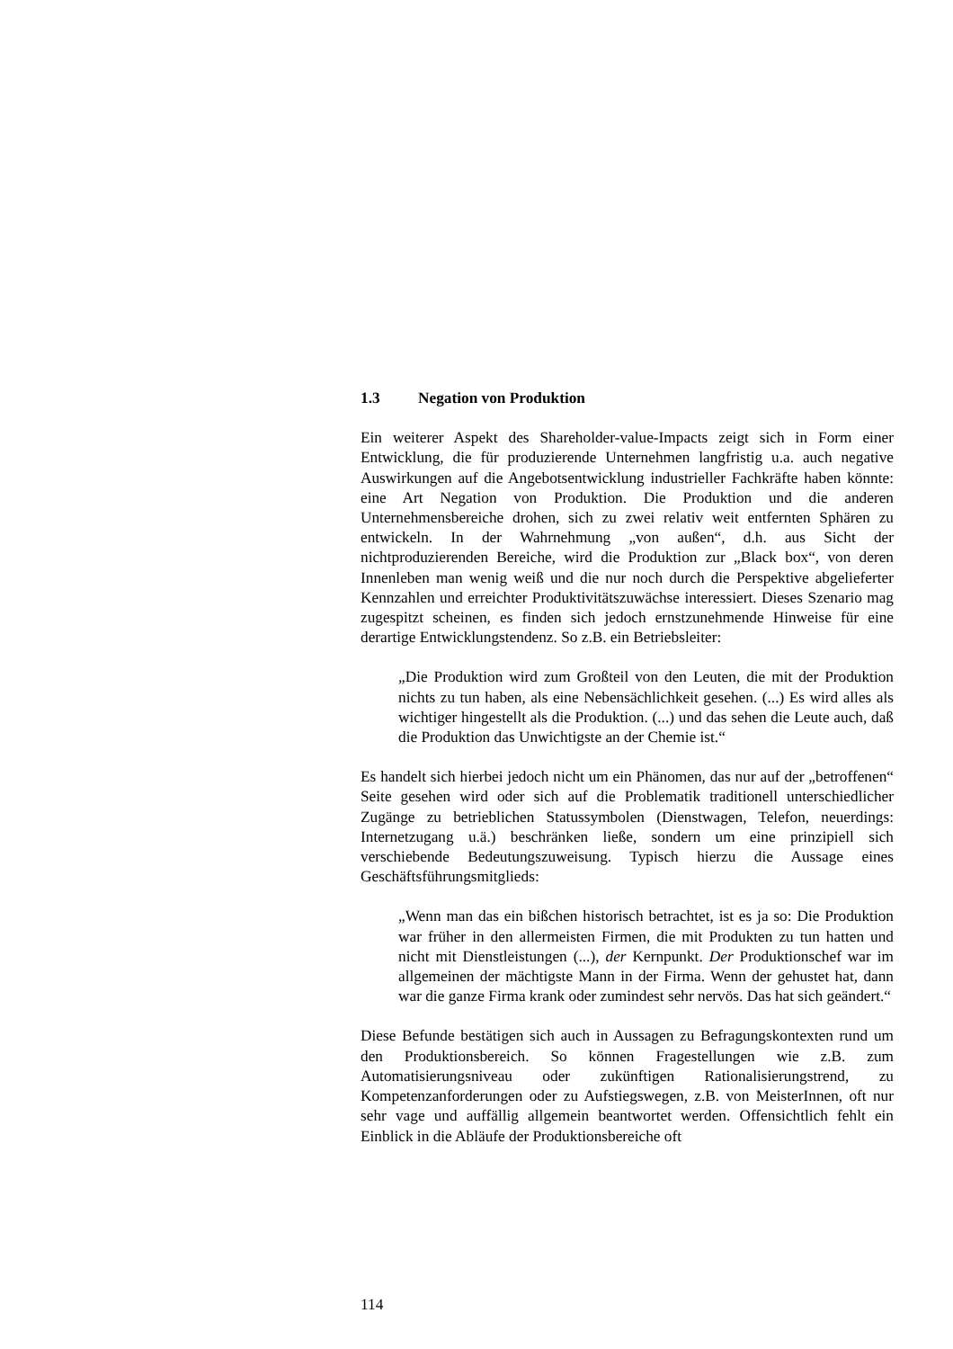1.3 Negation von Produktion
Ein weiterer Aspekt des Shareholder-value-Impacts zeigt sich in Form einer Entwicklung, die für produzierende Unternehmen langfristig u.a. auch negative Auswirkungen auf die Angebotsentwicklung industrieller Fachkräfte haben könnte: eine Art Negation von Produktion. Die Produktion und die anderen Unternehmensbereiche drohen, sich zu zwei relativ weit entfernten Sphären zu entwickeln. In der Wahrnehmung „von außen“, d.h. aus Sicht der nichtproduzierenden Bereiche, wird die Produktion zur „Black box“, von deren Innenleben man wenig weiß und die nur noch durch die Perspektive abgelieferter Kennzahlen und erreichter Produktivitätszuwächse interessiert. Dieses Szenario mag zugespitzt scheinen, es finden sich jedoch ernstzunehmende Hinweise für eine derartige Entwicklungstendenz. So z.B. ein Betriebsleiter:
„Die Produktion wird zum Großteil von den Leuten, die mit der Produktion nichts zu tun haben, als eine Nebensächlichkeit gesehen. (...) Es wird alles als wichtiger hingestellt als die Produktion. (...) und das sehen die Leute auch, daß die Produktion das Unwichtigste an der Chemie ist.“
Es handelt sich hierbei jedoch nicht um ein Phänomen, das nur auf der „betroffenen“ Seite gesehen wird oder sich auf die Problematik traditionell unterschiedlicher Zugänge zu betrieblichen Statussymbolen (Dienstwagen, Telefon, neuerdings: Internetzugang u.ä.) beschränken ließe, sondern um eine prinzipiell sich verschiebende Bedeutungszuweisung. Typisch hierzu die Aussage eines Geschäftsführungsmitglieds:
„Wenn man das ein bißchen historisch betrachtet, ist es ja so: Die Produktion war früher in den allermeisten Firmen, die mit Produkten zu tun hatten und nicht mit Dienstleistungen (...), der Kernpunkt. Der Produktionschef war im allgemeinen der mächtigste Mann in der Firma. Wenn der gehustet hat, dann war die ganze Firma krank oder zumindest sehr nervös. Das hat sich geändert.“
Diese Befunde bestätigen sich auch in Aussagen zu Befragungskontexten rund um den Produktionsbereich. So können Fragestellungen wie z.B. zum Automatisierungsniveau oder zukünftigen Rationalisierungstrend, zu Kompetenzanforderungen oder zu Aufstiegswegen, z.B. von MeisterInnen, oft nur sehr vage und auffällig allgemein beantwortet werden. Offensichtlich fehlt ein Einblick in die Abläufe der Produktionsbereiche oft
114